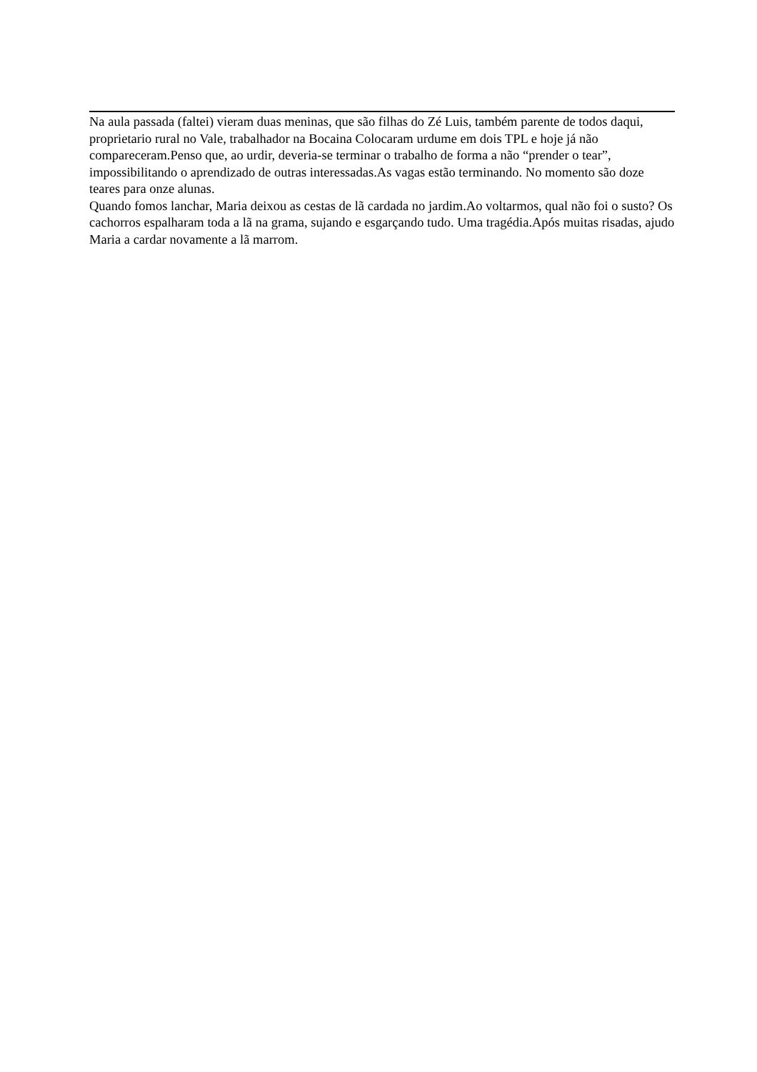Na aula passada (faltei) vieram duas meninas, que são filhas do Zé Luis, também parente de todos daqui, proprietario rural no Vale, trabalhador na Bocaina Colocaram urdume em dois TPL e hoje já não compareceram.Penso que, ao urdir, deveria-se terminar o trabalho de forma a não “prender o tear”, impossibilitando o aprendizado de outras interessadas.As vagas estão terminando. No momento são doze teares para onze alunas.
Quando fomos lanchar, Maria deixou as cestas de lã cardada no jardim.Ao voltarmos, qual não foi o susto? Os cachorros espalharam toda a lã na grama, sujando e esgarçando tudo. Uma tragédia.Após muitas risadas, ajudo Maria a cardar novamente a lã marrom.